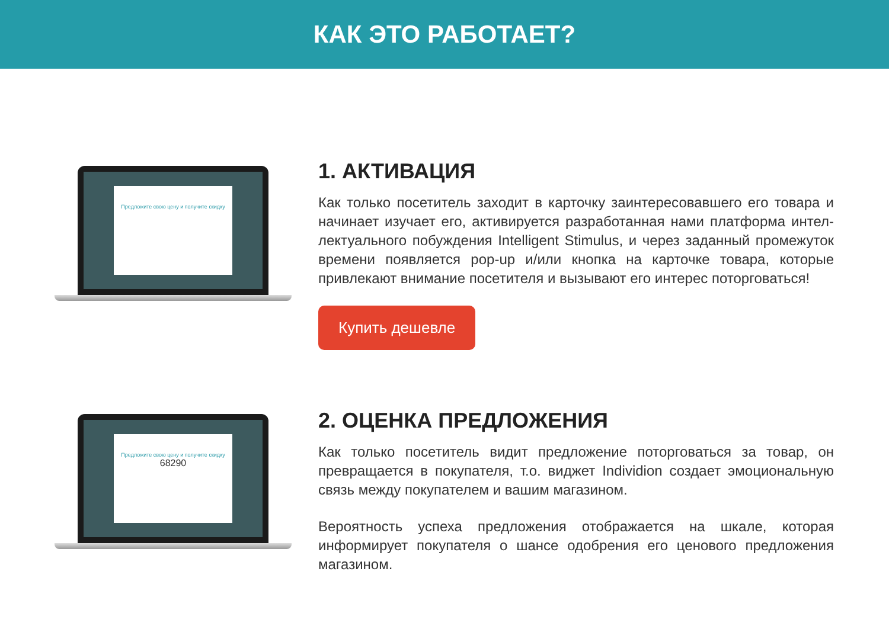КАК ЭТО РАБОТАЕТ?
Предложите свою цену и получите скидку
1. АКТИВАЦИЯ
Как только посетитель заходит в карточку заинтересовавшего его товара и начинает изучает его, активируется разработанная нами платформа интел­лектуального побуждения Intelligent Stimulus, и через заданный промежуток времени появляется pop-up и/или кнопка на карточке товара, которые привлекают внимание посетителя и вызывают его интерес поторговаться!
Купить дешевле
Предложите свою цену и получите скидку
68290
2. ОЦЕНКА ПРЕДЛОЖЕНИЯ
Как только посетитель видит предложение поторговаться за товар, он превращается в покупателя, т.о. виджет Individion создает эмоциональную связь между покупателем и вашим магазином.
Вероятность успеха предложения отображается на шкале, которая информи­рует покупателя о шансе одобрения его ценового предложения магазином.